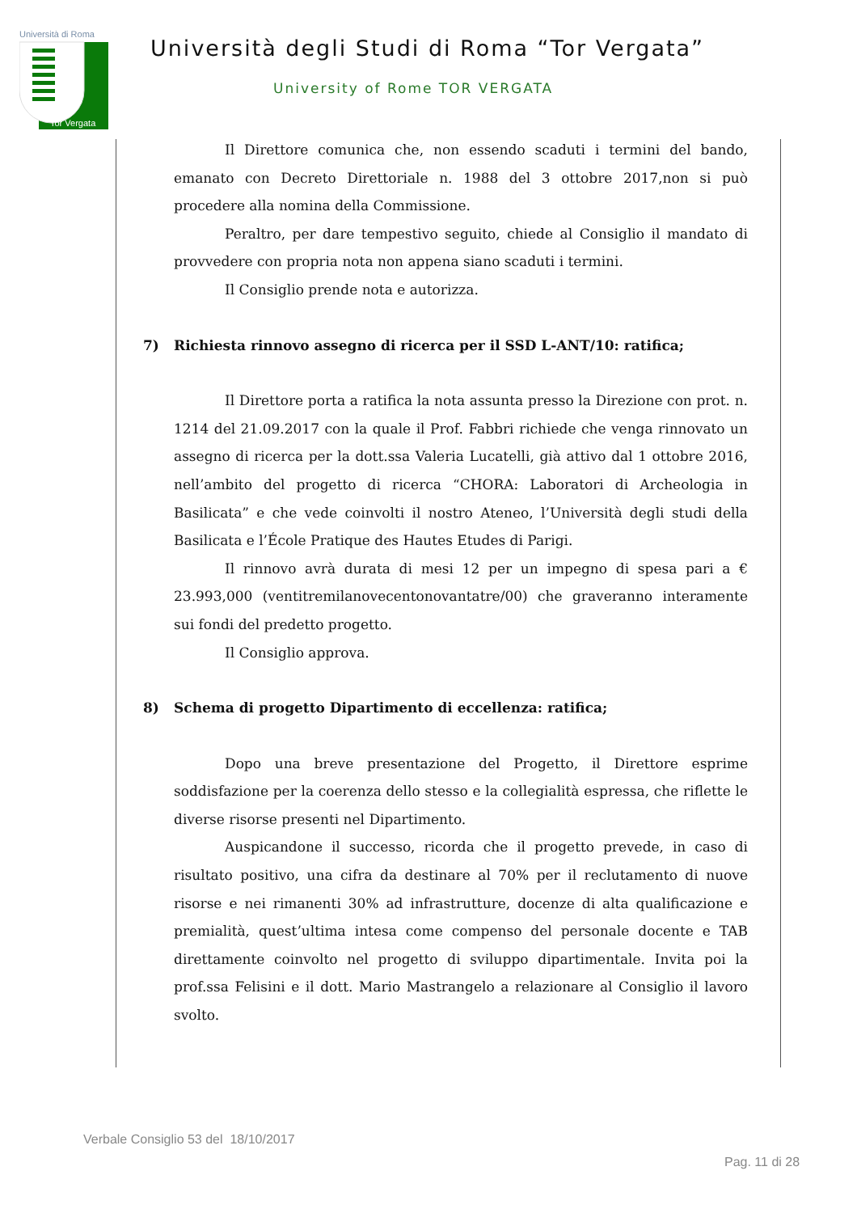Tor Vergata
Università di Roma
Università degli Studi di Roma “Tor Vergata”
University of Rome TOR VERGATA
Il Direttore comunica che, non essendo scaduti i termini del bando, emanato con Decreto Direttoriale n. 1988 del 3 ottobre 2017,non si può procedere alla nomina della Commissione.
Peraltro, per dare tempestivo seguito, chiede al Consiglio il mandato di provvedere con propria nota non appena siano scaduti i termini.
Il Consiglio prende nota e autorizza.
7) Richiesta rinnovo assegno di ricerca per il SSD L-ANT/10: ratifica;
Il Direttore porta a ratifica la nota assunta presso la Direzione con prot. n. 1214 del 21.09.2017 con la quale il Prof. Fabbri richiede che venga rinnovato un assegno di ricerca per la dott.ssa Valeria Lucatelli, già attivo dal 1 ottobre 2016, nell’ambito del progetto di ricerca “CHORA: Laboratori di Archeologia in Basilicata” e che vede coinvolti il nostro Ateneo, l’Università degli studi della Basilicata e l’École Pratique des Hautes Etudes di Parigi.
Il rinnovo avrà durata di mesi 12 per un impegno di spesa pari a € 23.993,000 (ventitremilanovecentonovantatre/00) che graveranno interamente sui fondi del predetto progetto.
Il Consiglio approva.
8) Schema di progetto Dipartimento di eccellenza: ratifica;
Dopo una breve presentazione del Progetto, il Direttore esprime soddisfazione per la coerenza dello stesso e la collegialità espressa, che riflette le diverse risorse presenti nel Dipartimento.
Auspicandone il successo, ricorda che il progetto prevede, in caso di risultato positivo, una cifra da destinare al 70% per il reclutamento di nuove risorse e nei rimanenti 30% ad infrastrutture, docenze di alta qualificazione e premialità, quest’ultima intesa come compenso del personale docente e TAB direttamente coinvolto nel progetto di sviluppo dipartimentale. Invita poi la prof.ssa Felisini e il dott. Mario Mastrangelo a relazionare al Consiglio il lavoro svolto.
Verbale Consiglio 53 del 18/10/2017
Pag. 11 di 28